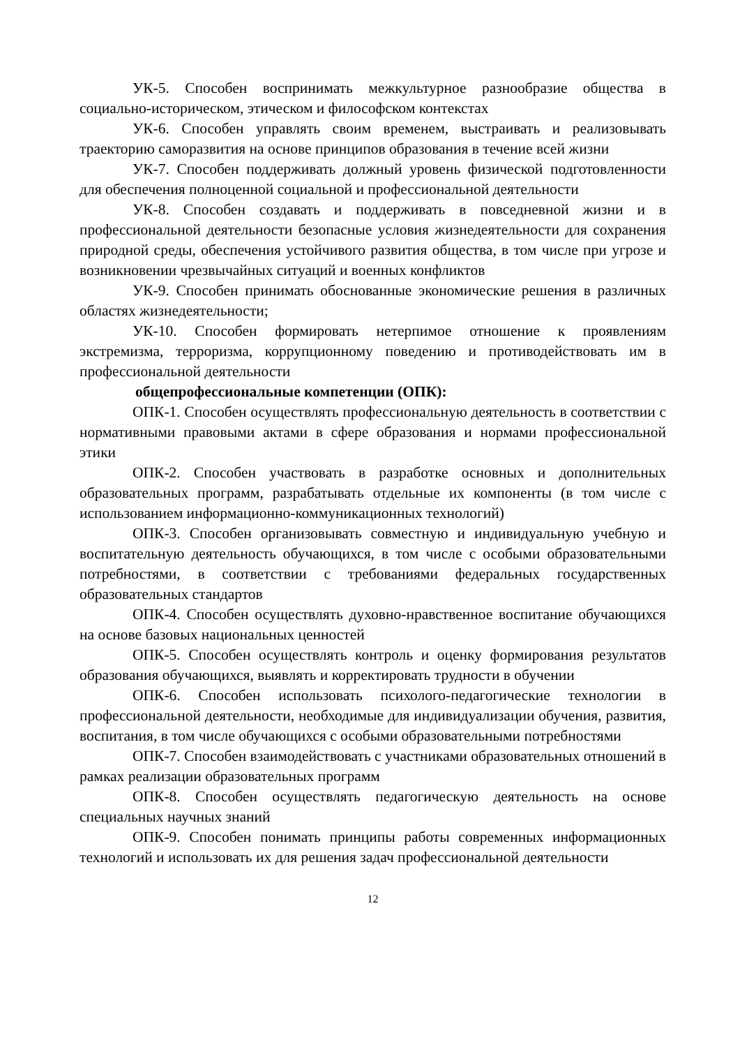УК-5. Способен воспринимать межкультурное разнообразие общества в социально-историческом, этическом и философском контекстах
УК-6. Способен управлять своим временем, выстраивать и реализовывать траекторию саморазвития на основе принципов образования в течение всей жизни
УК-7. Способен поддерживать должный уровень физической подготовленности для обеспечения полноценной социальной и профессиональной деятельности
УК-8. Способен создавать и поддерживать в повседневной жизни и в профессиональной деятельности безопасные условия жизнедеятельности для сохранения природной среды, обеспечения устойчивого развития общества, в том числе при угрозе и возникновении чрезвычайных ситуаций и военных конфликтов
УК-9. Способен принимать обоснованные экономические решения в различных областях жизнедеятельности;
УК-10. Способен формировать нетерпимое отношение к проявлениям экстремизма, терроризма, коррупционному поведению и противодействовать им в профессиональной деятельности
общепрофессиональные компетенции (ОПК):
ОПК-1. Способен осуществлять профессиональную деятельность в соответствии с нормативными правовыми актами в сфере образования и нормами профессиональной этики
ОПК-2. Способен участвовать в разработке основных и дополнительных образовательных программ, разрабатывать отдельные их компоненты (в том числе с использованием информационно-коммуникационных технологий)
ОПК-3. Способен организовывать совместную и индивидуальную учебную и воспитательную деятельность обучающихся, в том числе с особыми образовательными потребностями, в соответствии с требованиями федеральных государственных образовательных стандартов
ОПК-4. Способен осуществлять духовно-нравственное воспитание обучающихся на основе базовых национальных ценностей
ОПК-5. Способен осуществлять контроль и оценку формирования результатов образования обучающихся, выявлять и корректировать трудности в обучении
ОПК-6. Способен использовать психолого-педагогические технологии в профессиональной деятельности, необходимые для индивидуализации обучения, развития, воспитания, в том числе обучающихся с особыми образовательными потребностями
ОПК-7. Способен взаимодействовать с участниками образовательных отношений в рамках реализации образовательных программ
ОПК-8. Способен осуществлять педагогическую деятельность на основе специальных научных знаний
ОПК-9. Способен понимать принципы работы современных информационных технологий и использовать их для решения задач профессиональной деятельности
12